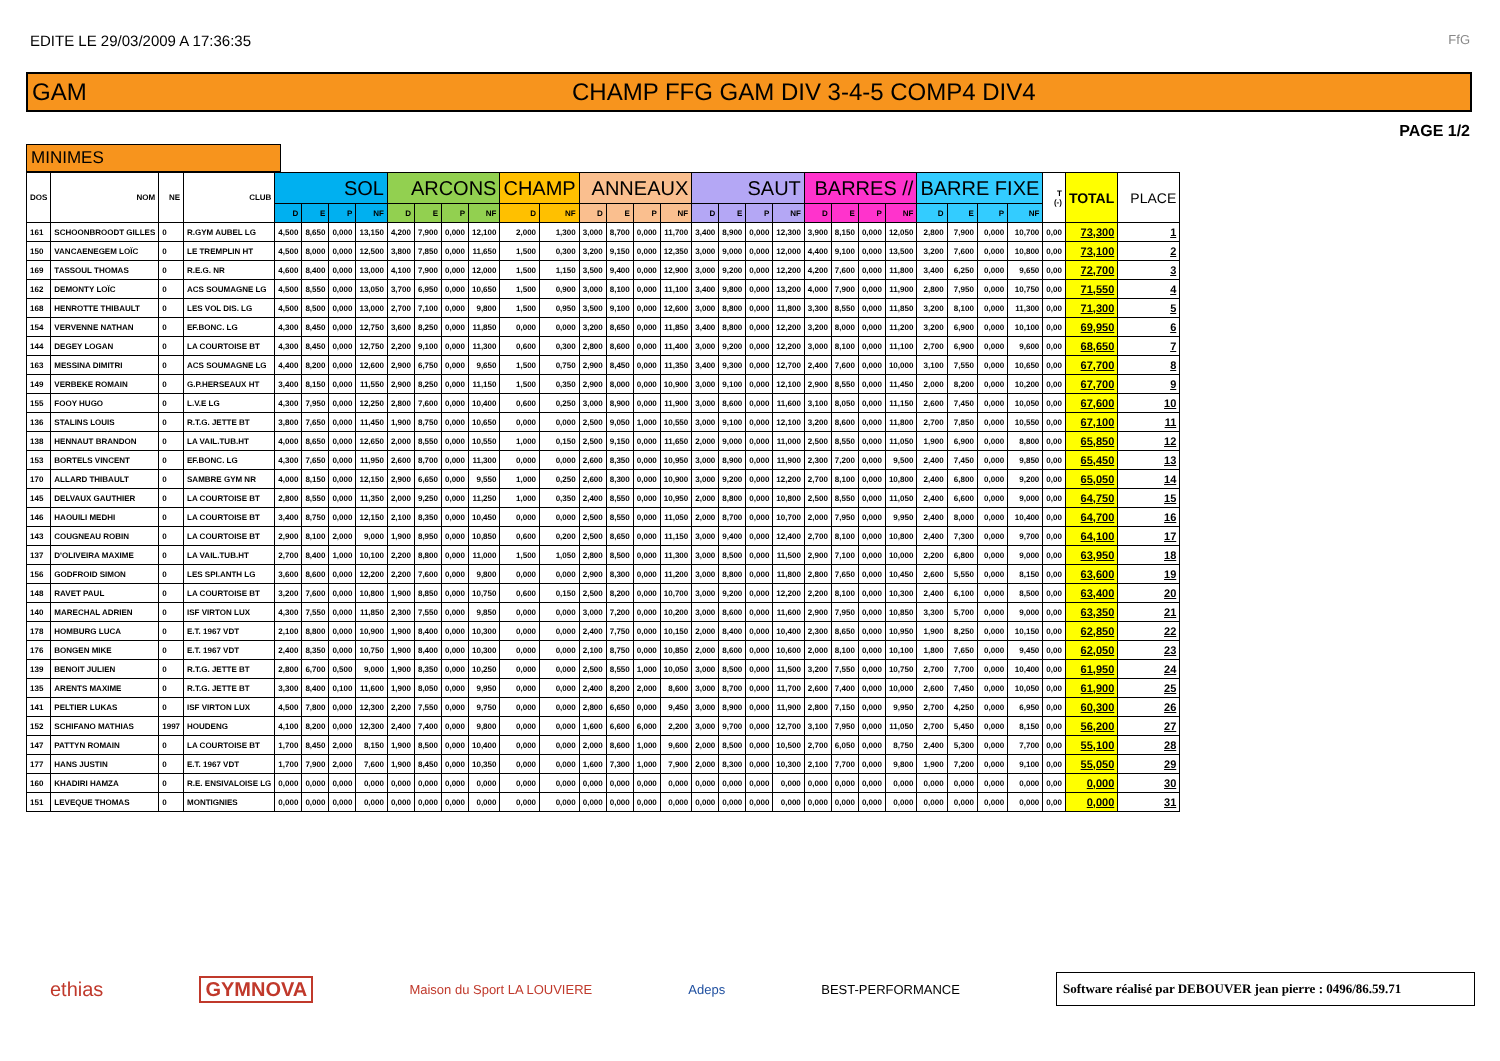EDITE LE 29/03/2009 A 17:36:35
FfG
GAM
CHAMP FFG GAM DIV 3-4-5 COMP4 DIV4
PAGE 1/2
MINIMES
| DOS | NOM | NE | CLUB | SOL | | | | ARCONS | | | | CHAMP | | ANNEAUX | | | | SAUT | | | | BARRES // | | | | BARRE FIXE | | | | T (-) | TOTAL | PLACE |
| --- | --- | --- | --- | --- | --- | --- | --- | --- | --- | --- | --- | --- | --- | --- | --- | --- | --- | --- | --- | --- | --- | --- | --- | --- | --- | --- | --- | --- | --- | --- | --- | --- |
| | | | | D | E | P | NF | D | E | P | NF | D | NF | D | E | P | NF | D | E | P | NF | D | E | P | NF | D | E | P | NF | | | |
| 161 | SCHOONBROODT GILLES | 0 | R.GYM AUBEL LG | 4,500 | 8,650 | 0,000 | 13,150 | 4,200 | 7,900 | 0,000 | 12,100 | 2,000 | 1,300 | 3,000 | 8,700 | 0,000 | 11,700 | 3,400 | 8,900 | 0,000 | 12,300 | 3,900 | 8,150 | 0,000 | 12,050 | 2,800 | 7,900 | 0,000 | 10,700 | 0,00 | 73,300 | 1 |
| 150 | VANCAENEGEM LOÏC | 0 | LE TREMPLIN HT | 4,500 | 8,000 | 0,000 | 12,500 | 3,800 | 7,850 | 0,000 | 11,650 | 1,500 | 0,300 | 3,200 | 9,150 | 0,000 | 12,350 | 3,000 | 9,000 | 0,000 | 12,000 | 4,400 | 9,100 | 0,000 | 13,500 | 3,200 | 7,600 | 0,000 | 10,800 | 0,00 | 73,100 | 2 |
| 169 | TASSOUL THOMAS | 0 | R.E.G. NR | 4,600 | 8,400 | 0,000 | 13,000 | 4,100 | 7,900 | 0,000 | 12,000 | 1,500 | 1,150 | 3,500 | 9,400 | 0,000 | 12,900 | 3,000 | 9,200 | 0,000 | 12,200 | 4,200 | 7,600 | 0,000 | 11,800 | 3,400 | 6,250 | 0,000 | 9,650 | 0,00 | 72,700 | 3 |
| 162 | DEMONTY LOÏC | 0 | ACS SOUMAGNE LG | 4,500 | 8,550 | 0,000 | 13,050 | 3,700 | 6,950 | 0,000 | 10,650 | 1,500 | 0,900 | 3,000 | 8,100 | 0,000 | 11,100 | 3,400 | 9,800 | 0,000 | 13,200 | 4,000 | 7,900 | 0,000 | 11,900 | 2,800 | 7,950 | 0,000 | 10,750 | 0,00 | 71,550 | 4 |
| 168 | HENROTTE THIBAULT | 0 | LES VOL DIS. LG | 4,500 | 8,500 | 0,000 | 13,000 | 2,700 | 7,100 | 0,000 | 9,800 | 1,500 | 0,950 | 3,500 | 9,100 | 0,000 | 12,600 | 3,000 | 8,800 | 0,000 | 11,800 | 3,300 | 8,550 | 0,000 | 11,850 | 3,200 | 8,100 | 0,000 | 11,300 | 0,00 | 71,300 | 5 |
| 154 | VERVENNE NATHAN | 0 | EF.BONC. LG | 4,300 | 8,450 | 0,000 | 12,750 | 3,600 | 8,250 | 0,000 | 11,850 | 0,000 | 0,000 | 3,200 | 8,650 | 0,000 | 11,850 | 3,400 | 8,800 | 0,000 | 12,200 | 3,200 | 8,000 | 0,000 | 11,200 | 3,200 | 6,900 | 0,000 | 10,100 | 0,00 | 69,950 | 6 |
| 144 | DEGEY LOGAN | 0 | LA COURTOISE BT | 4,300 | 8,450 | 0,000 | 12,750 | 2,200 | 9,100 | 0,000 | 11,300 | 0,600 | 0,300 | 2,800 | 8,600 | 0,000 | 11,400 | 3,000 | 9,200 | 0,000 | 12,200 | 3,000 | 8,100 | 0,000 | 11,100 | 2,700 | 6,900 | 0,000 | 9,600 | 0,00 | 68,650 | 7 |
| 163 | MESSINA DIMITRI | 0 | ACS SOUMAGNE LG | 4,400 | 8,200 | 0,000 | 12,600 | 2,900 | 6,750 | 0,000 | 9,650 | 1,500 | 0,750 | 2,900 | 8,450 | 0,000 | 11,350 | 3,400 | 9,300 | 0,000 | 12,700 | 2,400 | 7,600 | 0,000 | 10,000 | 3,100 | 7,550 | 0,000 | 10,650 | 0,00 | 67,700 | 8 |
| 149 | VERBEKE ROMAIN | 0 | G.P.HERSEAUX HT | 3,400 | 8,150 | 0,000 | 11,550 | 2,900 | 8,250 | 0,000 | 11,150 | 1,500 | 0,350 | 2,900 | 8,000 | 0,000 | 10,900 | 3,000 | 9,100 | 0,000 | 12,100 | 2,900 | 8,550 | 0,000 | 11,450 | 2,000 | 8,200 | 0,000 | 10,200 | 0,00 | 67,700 | 9 |
| 155 | FOOY HUGO | 0 | L.V.E LG | 4,300 | 7,950 | 0,000 | 12,250 | 2,800 | 7,600 | 0,000 | 10,400 | 0,600 | 0,250 | 3,000 | 8,900 | 0,000 | 11,900 | 3,000 | 8,600 | 0,000 | 11,600 | 3,100 | 8,050 | 0,000 | 11,150 | 2,600 | 7,450 | 0,000 | 10,050 | 0,00 | 67,600 | 10 |
| 136 | STALINS LOUIS | 0 | R.T.G. JETTE BT | 3,800 | 7,650 | 0,000 | 11,450 | 1,900 | 8,750 | 0,000 | 10,650 | 0,000 | 0,000 | 2,500 | 9,050 | 1,000 | 10,550 | 3,000 | 9,100 | 0,000 | 12,100 | 3,200 | 8,600 | 0,000 | 11,800 | 2,700 | 7,850 | 0,000 | 10,550 | 0,00 | 67,100 | 11 |
| 138 | HENNAUT BRANDON | 0 | LA VAIL.TUB.HT | 4,000 | 8,650 | 0,000 | 12,650 | 2,000 | 8,550 | 0,000 | 10,550 | 1,000 | 0,150 | 2,500 | 9,150 | 0,000 | 11,650 | 2,000 | 9,000 | 0,000 | 11,000 | 2,500 | 8,550 | 0,000 | 11,050 | 1,900 | 6,900 | 0,000 | 8,800 | 0,00 | 65,850 | 12 |
| 153 | BORTELS VINCENT | 0 | EF.BONC. LG | 4,300 | 7,650 | 0,000 | 11,950 | 2,600 | 8,700 | 0,000 | 11,300 | 0,000 | 0,000 | 2,600 | 8,350 | 0,000 | 10,950 | 3,000 | 8,900 | 0,000 | 11,900 | 2,300 | 7,200 | 0,000 | 9,500 | 2,400 | 7,450 | 0,000 | 9,850 | 0,00 | 65,450 | 13 |
| 170 | ALLARD THIBAULT | 0 | SAMBRE GYM NR | 4,000 | 8,150 | 0,000 | 12,150 | 2,900 | 6,650 | 0,000 | 9,550 | 1,000 | 0,250 | 2,600 | 8,300 | 0,000 | 10,900 | 3,000 | 9,200 | 0,000 | 12,200 | 2,700 | 8,100 | 0,000 | 10,800 | 2,400 | 6,800 | 0,000 | 9,200 | 0,00 | 65,050 | 14 |
| 145 | DELVAUX GAUTHIER | 0 | LA COURTOISE BT | 2,800 | 8,550 | 0,000 | 11,350 | 2,000 | 9,250 | 0,000 | 11,250 | 1,000 | 0,350 | 2,400 | 8,550 | 0,000 | 10,950 | 2,000 | 8,800 | 0,000 | 10,800 | 2,500 | 8,550 | 0,000 | 11,050 | 2,400 | 6,600 | 0,000 | 9,000 | 0,00 | 64,750 | 15 |
| 146 | HAOUILI MEDHI | 0 | LA COURTOISE BT | 3,400 | 8,750 | 0,000 | 12,150 | 2,100 | 8,350 | 0,000 | 10,450 | 0,000 | 0,000 | 2,500 | 8,550 | 0,000 | 11,050 | 2,000 | 8,700 | 0,000 | 10,700 | 2,000 | 7,950 | 0,000 | 9,950 | 2,400 | 8,000 | 0,000 | 10,400 | 0,00 | 64,700 | 16 |
| 143 | COUGNEAU ROBIN | 0 | LA COURTOISE BT | 2,900 | 8,100 | 2,000 | 9,000 | 1,900 | 8,950 | 0,000 | 10,850 | 0,600 | 0,200 | 2,500 | 8,650 | 0,000 | 11,150 | 3,000 | 9,400 | 0,000 | 12,400 | 2,700 | 8,100 | 0,000 | 10,800 | 2,400 | 7,300 | 0,000 | 9,700 | 0,00 | 64,100 | 17 |
| 137 | D'OLIVEIRA MAXIME | 0 | LA VAIL.TUB.HT | 2,700 | 8,400 | 1,000 | 10,100 | 2,200 | 8,800 | 0,000 | 11,000 | 1,500 | 1,050 | 2,800 | 8,500 | 0,000 | 11,300 | 3,000 | 8,500 | 0,000 | 11,500 | 2,900 | 7,100 | 0,000 | 10,000 | 2,200 | 6,800 | 0,000 | 9,000 | 0,00 | 63,950 | 18 |
| 156 | GODFROID SIMON | 0 | LES SPI.ANTH LG | 3,600 | 8,600 | 0,000 | 12,200 | 2,200 | 7,600 | 0,000 | 9,800 | 0,000 | 0,000 | 2,900 | 8,300 | 0,000 | 11,200 | 3,000 | 8,800 | 0,000 | 11,800 | 2,800 | 7,650 | 0,000 | 10,450 | 2,600 | 5,550 | 0,000 | 8,150 | 0,00 | 63,600 | 19 |
| 148 | RAVET PAUL | 0 | LA COURTOISE BT | 3,200 | 7,600 | 0,000 | 10,800 | 1,900 | 8,850 | 0,000 | 10,750 | 0,600 | 0,150 | 2,500 | 8,200 | 0,000 | 10,700 | 3,000 | 9,200 | 0,000 | 12,200 | 2,200 | 8,100 | 0,000 | 10,300 | 2,400 | 6,100 | 0,000 | 8,500 | 0,00 | 63,400 | 20 |
| 140 | MARECHAL ADRIEN | 0 | ISF VIRTON LUX | 4,300 | 7,550 | 0,000 | 11,850 | 2,300 | 7,550 | 0,000 | 9,850 | 0,000 | 0,000 | 3,000 | 7,200 | 0,000 | 10,200 | 3,000 | 8,600 | 0,000 | 11,600 | 2,900 | 7,950 | 0,000 | 10,850 | 3,300 | 5,700 | 0,000 | 9,000 | 0,00 | 63,350 | 21 |
| 178 | HOMBURG LUCA | 0 | E.T. 1967 VDT | 2,100 | 8,800 | 0,000 | 10,900 | 1,900 | 8,400 | 0,000 | 10,300 | 0,000 | 0,000 | 2,400 | 7,750 | 0,000 | 10,150 | 2,000 | 8,400 | 0,000 | 10,400 | 2,300 | 8,650 | 0,000 | 10,950 | 1,900 | 8,250 | 0,000 | 10,150 | 0,00 | 62,850 | 22 |
| 176 | BONGEN MIKE | 0 | E.T. 1967 VDT | 2,400 | 8,350 | 0,000 | 10,750 | 1,900 | 8,400 | 0,000 | 10,300 | 0,000 | 0,000 | 2,100 | 8,750 | 0,000 | 10,850 | 2,000 | 8,600 | 0,000 | 10,600 | 2,000 | 8,100 | 0,000 | 10,100 | 1,800 | 7,650 | 0,000 | 9,450 | 0,00 | 62,050 | 23 |
| 139 | BENOIT JULIEN | 0 | R.T.G. JETTE BT | 2,800 | 6,700 | 0,500 | 9,000 | 1,900 | 8,350 | 0,000 | 10,250 | 0,000 | 0,000 | 2,500 | 8,550 | 1,000 | 10,050 | 3,000 | 8,500 | 0,000 | 11,500 | 3,200 | 7,550 | 0,000 | 10,750 | 2,700 | 7,700 | 0,000 | 10,400 | 0,00 | 61,950 | 24 |
| 135 | ARENTS MAXIME | 0 | R.T.G. JETTE BT | 3,300 | 8,400 | 0,100 | 11,600 | 1,900 | 8,050 | 0,000 | 9,950 | 0,000 | 0,000 | 2,400 | 8,200 | 2,000 | 8,600 | 3,000 | 8,700 | 0,000 | 11,700 | 2,600 | 7,400 | 0,000 | 10,000 | 2,600 | 7,450 | 0,000 | 10,050 | 0,00 | 61,900 | 25 |
| 141 | PELTIER LUKAS | 0 | ISF VIRTON LUX | 4,500 | 7,800 | 0,000 | 12,300 | 2,200 | 7,550 | 0,000 | 9,750 | 0,000 | 0,000 | 2,800 | 6,650 | 0,000 | 9,450 | 3,000 | 8,900 | 0,000 | 11,900 | 2,800 | 7,150 | 0,000 | 9,950 | 2,700 | 4,250 | 0,000 | 6,950 | 0,00 | 60,300 | 26 |
| 152 | SCHIFANO MATHIAS | 1997 | HOUDENG | 4,100 | 8,200 | 0,000 | 12,300 | 2,400 | 7,400 | 0,000 | 9,800 | 0,000 | 0,000 | 1,600 | 6,600 | 6,000 | 2,200 | 3,000 | 9,700 | 0,000 | 12,700 | 3,100 | 7,950 | 0,000 | 11,050 | 2,700 | 5,450 | 0,000 | 8,150 | 0,00 | 56,200 | 27 |
| 147 | PATTYN ROMAIN | 0 | LA COURTOISE BT | 1,700 | 8,450 | 2,000 | 8,150 | 1,900 | 8,500 | 0,000 | 10,400 | 0,000 | 0,000 | 2,000 | 8,600 | 1,000 | 9,600 | 2,000 | 8,500 | 0,000 | 10,500 | 2,700 | 6,050 | 0,000 | 8,750 | 2,400 | 5,300 | 0,000 | 7,700 | 0,00 | 55,100 | 28 |
| 177 | HANS JUSTIN | 0 | E.T. 1967 VDT | 1,700 | 7,900 | 2,000 | 7,600 | 1,900 | 8,450 | 0,000 | 10,350 | 0,000 | 0,000 | 1,600 | 7,300 | 1,000 | 7,900 | 2,000 | 8,300 | 0,000 | 10,300 | 2,100 | 7,700 | 0,000 | 9,800 | 1,900 | 7,200 | 0,000 | 9,100 | 0,00 | 55,050 | 29 |
| 160 | KHADIRI HAMZA | 0 | R.E. ENSIVALOISE LG | 0,000 | 0,000 | 0,000 | 0,000 | 0,000 | 0,000 | 0,000 | 0,000 | 0,000 | 0,000 | 0,000 | 0,000 | 0,000 | 0,000 | 0,000 | 0,000 | 0,000 | 0,000 | 0,000 | 0,000 | 0,000 | 0,000 | 0,000 | 0,000 | 0,000 | 0,000 | 0,00 | 0,000 | 30 |
| 151 | LEVEQUE THOMAS | 0 | MONTIGNIES | 0,000 | 0,000 | 0,000 | 0,000 | 0,000 | 0,000 | 0,000 | 0,000 | 0,000 | 0,000 | 0,000 | 0,000 | 0,000 | 0,000 | 0,000 | 0,000 | 0,000 | 0,000 | 0,000 | 0,000 | 0,000 | 0,000 | 0,000 | 0,000 | 0,000 | 0,000 | 0,00 | 0,000 | 31 |
ethias GYMNOVA Maison du Sport LA LOUVIERE Adeps BEST-PERFORMANCE
Software réalisé par DEBOUVER jean pierre : 0496/86.59.71